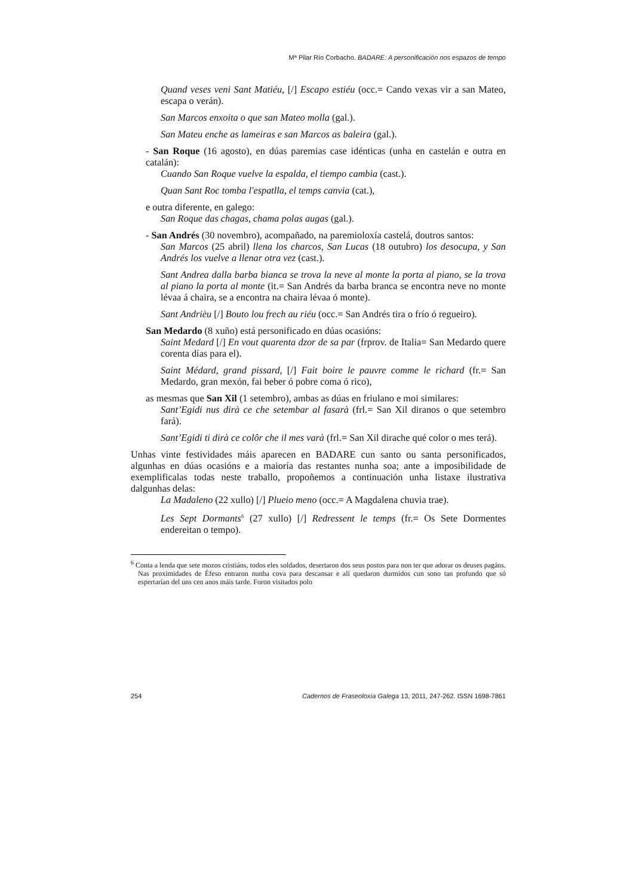Mª Pilar Río Corbacho. BADARE: A personificación nos espazos de tempo
Quand veses veni Sant Matiéu, [/] Escapo estiéu (occ.= Cando vexas vir a san Mateo, escapa o verán).
San Marcos enxoita o que san Mateo molla (gal.).
San Mateu enche as lameiras e san Marcos as baleira (gal.).
- San Roque (16 agosto), en dúas paremias case idénticas (unha en castelán e outra en catalán):
Cuando San Roque vuelve la espalda, el tiempo cambia (cast.).
Quan Sant Roc tomba l'espatlla, el temps canvia (cat.),
e outra diferente, en galego:
San Roque das chagas, chama polas augas (gal.).
- San Andrés (30 novembro), acompañado, na paremioloxía castelá, doutros santos:
San Marcos (25 abril) llena los charcos, San Lucas (18 outubro) los desocupa, y San Andrés los vuelve a llenar otra vez (cast.).
Sant Andrea dalla barba bianca se trova la neve al monte la porta al piano, se la trova al piano la porta al monte (it.= San Andrés da barba branca se encontra neve no monte lévaa á chaira, se a encontra na chaira lévaa ó monte).
Sant Andrièu [/] Bouto lou frech au riéu (occ.= San Andrés tira o frío ó regueiro).
San Medardo (8 xuño) está personificado en dúas ocasións:
Saint Medard [/] En vout quarenta dzor de sa par (frprov. de Italia= San Medardo quere corenta días para el).
Saint Médard, grand pissard, [/] Fait boire le pauvre comme le richard (fr.= San Medardo, gran mexón, fai beber ó pobre coma ó rico),
as mesmas que San Xil (1 setembro), ambas as dúas en friulano e moi similares:
Sant’Egidi nus dirà ce che setembar al fasarà (frl.= San Xil diranos o que setembro fará).
Sant’Egidi ti dirà ce colôr che il mes varà (frl.= San Xil dirache qué color o mes terá).
Unhas vinte festividades máis aparecen en BADARE cun santo ou santa personificados, algunhas en dúas ocasións e a maioría das restantes nunha soa; ante a imposibilidade de exemplificalas todas neste traballo, propoñemos a continuación unha listaxe ilustrativa dalgunhas delas:
La Madaleno (22 xullo) [/] Plueio meno (occ.= A Magdalena chuvia trae).
Les Sept Dormants<sup>6</sup> (27 xullo) [/] Redressent le temps (fr.= Os Sete Dormentes endereitan o tempo).
<sup>6</sup> Conta a lenda que sete mozos cristiáns, todos eles soldados, desertaron dos seus postos para non ter que adorar os deuses pagáns. Nas proximidades de Éfeso entraron nunha cova para descansar e alí quedaron durmidos cun sono tan profundo que só espertarían del uns cen anos máis tarde. Foron visitados polo
254 Cadernos de Fraseoloxía Galega 13, 2011, 247-262. ISSN 1698-7861